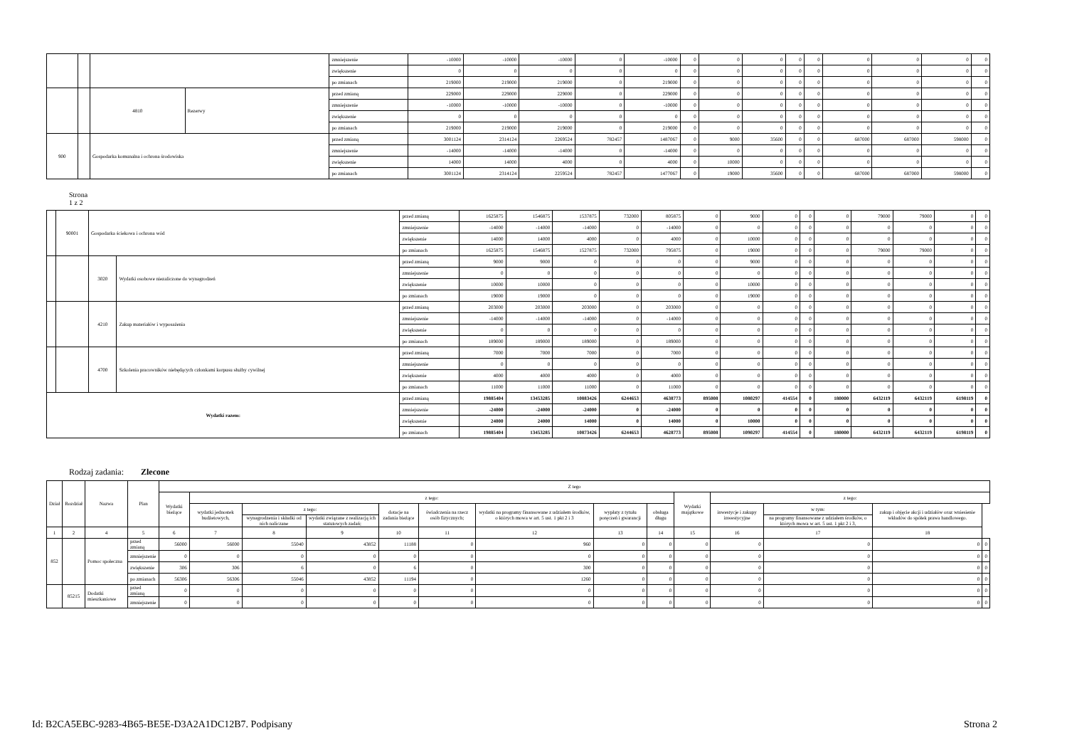| | | | | zmniejszenie | -10000 | -10000 | -10000 | 0 | -10000 | 0 | 0 | 0 | 0 | 0 | 0 | 0 | 0 | 0 |
| | | | | zwiększenie | 0 | 0 | 0 | 0 | 0 | 0 | 0 | 0 | 0 | 0 | 0 | 0 | 0 | 0 |
| | | | | po zmianach | 219000 | 219000 | 219000 | 0 | 219000 | 0 | 0 | 0 | 0 | 0 | 0 | 0 | 0 | 0 |
| | | 4810 | Rezerwy | przed zmianą | 229000 | 229000 | 229000 | 0 | 229000 | 0 | 0 | 0 | 0 | 0 | 0 | 0 | 0 | 0 |
| | | | | zmniejszenie | -10000 | -10000 | -10000 | 0 | -10000 | 0 | 0 | 0 | 0 | 0 | 0 | 0 | 0 | 0 |
| | | | | zwiększenie | 0 | 0 | 0 | 0 | 0 | 0 | 0 | 0 | 0 | 0 | 0 | 0 | 0 | 0 |
| | | | | po zmianach | 219000 | 219000 | 219000 | 0 | 219000 | 0 | 0 | 0 | 0 | 0 | 0 | 0 | 0 | 0 |
| 900 | | Gospodarka komunalna i ochrona środowiska | | przed zmianą | 3001124 | 2314124 | 2269524 | 782457 | 1487067 | 0 | 9000 | 35600 | 0 | 0 | 687000 | 687000 | 598000 | 0 |
| | | | | zmniejszenie | -14000 | -14000 | -14000 | 0 | -14000 | 0 | 0 | 0 | 0 | 0 | 0 | 0 | 0 | 0 |
| | | | | zwiększenie | 14000 | 14000 | 4000 | 0 | 4000 | 0 | 10000 | 0 | 0 | 0 | 0 | 0 | 0 | 0 |
| | | | | po zmianach | 3001124 | 2314124 | 2259524 | 782457 | 1477067 | 0 | 19000 | 35600 | 0 | 0 | 687000 | 687000 | 598000 | 0 |
Strona
1 z 2
| | 90001 | Gospodarka ściekowa i ochrona wód | | przed zmianą | 1625875 | 1546875 | 1537875 | 732000 | 805875 | 0 | 9000 | 0 | 0 | 0 | 79000 | 79000 | 0 | 0 |
| | | | | zmniejszenie | -14000 | -14000 | -14000 | 0 | -14000 | 0 | 0 | 0 | 0 | 0 | 0 | 0 | 0 | 0 |
| | | | | zwiększenie | 14000 | 14000 | 4000 | 0 | 4000 | 0 | 10000 | 0 | 0 | 0 | 0 | 0 | 0 | 0 |
| | | | | po zmianach | 1625875 | 1546875 | 1527875 | 732000 | 795875 | 0 | 19000 | 0 | 0 | 0 | 79000 | 79000 | 0 | 0 |
| | | 3020 | Wydatki osobowe niezaliczone do wynagrodzeń | przed zmianą | 9000 | 9000 | 0 | 0 | 0 | 0 | 9000 | 0 | 0 | 0 | 0 | 0 | 0 | 0 |
| | | | | zmniejszenie | 0 | 0 | 0 | 0 | 0 | 0 | 0 | 0 | 0 | 0 | 0 | 0 | 0 | 0 |
| | | | | zwiększenie | 10000 | 10000 | 0 | 0 | 0 | 0 | 10000 | 0 | 0 | 0 | 0 | 0 | 0 | 0 |
| | | | | po zmianach | 19000 | 19000 | 0 | 0 | 0 | 0 | 19000 | 0 | 0 | 0 | 0 | 0 | 0 | 0 |
| | | 4210 | Zakup materiałów i wyposażenia | przed zmianą | 203000 | 203000 | 203000 | 0 | 203000 | 0 | 0 | 0 | 0 | 0 | 0 | 0 | 0 | 0 |
| | | | | zmniejszenie | -14000 | -14000 | -14000 | 0 | -14000 | 0 | 0 | 0 | 0 | 0 | 0 | 0 | 0 | 0 |
| | | | | zwiększenie | 0 | 0 | 0 | 0 | 0 | 0 | 0 | 0 | 0 | 0 | 0 | 0 | 0 | 0 |
| | | | | po zmianach | 189000 | 189000 | 189000 | 0 | 189000 | 0 | 0 | 0 | 0 | 0 | 0 | 0 | 0 | 0 |
| | | 4700 | Szkolenia pracowników niebędących członkami korpusu służby cywilnej | przed zmianą | 7000 | 7000 | 7000 | 0 | 7000 | 0 | 0 | 0 | 0 | 0 | 0 | 0 | 0 | 0 |
| | | | | zmniejszenie | 0 | 0 | 0 | 0 | 0 | 0 | 0 | 0 | 0 | 0 | 0 | 0 | 0 | 0 |
| | | | | zwiększenie | 4000 | 4000 | 4000 | 0 | 4000 | 0 | 0 | 0 | 0 | 0 | 0 | 0 | 0 | 0 |
| | | | | po zmianach | 11000 | 11000 | 11000 | 0 | 11000 | 0 | 0 | 0 | 0 | 0 | 0 | 0 | 0 | 0 |
| Wydatki razem: | | | | przed zmianą | 19885404 | 13453285 | 10883426 | 6244653 | 4638773 | 895008 | 1080297 | 414554 | 0 | 180000 | 6432119 | 6432119 | 6198119 | 0 |
| | | | | zmniejszenie | -24000 | -24000 | -24000 | 0 | -24000 | 0 | 0 | 0 | 0 | 0 | 0 | 0 | 0 | 0 |
| | | | | zwiększenie | 24000 | 24000 | 14000 | 0 | 14000 | 0 | 10000 | 0 | 0 | 0 | 0 | 0 | 0 | 0 |
| | | | | po zmianach | 19885404 | 13453285 | 10873426 | 6244653 | 4628773 | 895008 | 1090297 | 414554 | 0 | 180000 | 6432119 | 6432119 | 6198119 | 0 |
Rodzaj zadania: Zlecone
| Dział | Rozdział | Nazwa | Plan | Z tego | | | | | | | | | | | | | |
| --- | --- | --- | --- | --- | --- | --- | --- | --- | --- | --- | --- | --- | --- | --- | --- | --- | --- |
| | | | | Wydatki bieżące | z tego: | | | | | | | | Wydatki majątkowe | z tego: | | | |
| | | | | | wydatki jednostek budżetowych, | z tego: | | dotacje na zadania bieżące | świadczenia na rzecz osób fizycznych; | wydatki na programy finansowane z udziałem środków, o których mowa w art. 5 ust. 1 pkt 2 i 3 | wypłaty z tytułu poręczeń i gwarancji | obsługa długu | | inwestycje i zakupy inwestycyjne | w tym: | zakup i objęcie akcji i udziałów oraz wniesienie wkładów do spółek prawa handlowego. | |
| | | | | | | wynagrodzenia i składki od nich naliczane | wydatki związane z realizacją ich statutowych zadań; | | | | | | | | na programy finansowane z udziałem środków, o których mowa w art. 5 ust. 1 pkt 2 i 3, | | |
| 1 | 2 | 4 | 5 | 6 | 7 | 8 | 9 | 10 | 11 | 12 | 13 | 14 | 15 | 16 | 17 | 18 | |
| 852 | | Pomoc społeczna | przed zmianą | 56000 | 56000 | 55040 | 43852 | 11188 | 0 | 960 | 0 | 0 | 0 | 0 | 0 | 0 | 0 |
| | | | zmniejszenie | 0 | 0 | 0 | 0 | 0 | 0 | 0 | 0 | 0 | 0 | 0 | 0 | 0 | 0 |
| | | | zwiększenie | 306 | 306 | 6 | 0 | 6 | 0 | 300 | 0 | 0 | 0 | 0 | 0 | 0 | 0 |
| | | | po zmianach | 56306 | 56306 | 55046 | 43852 | 11194 | 0 | 1260 | 0 | 0 | 0 | 0 | 0 | 0 | 0 |
| | 85215 | Dodatki mieszkaniowe | przed zmianą | 0 | 0 | 0 | 0 | 0 | 0 | 0 | 0 | 0 | 0 | 0 | 0 | 0 | 0 |
| | | | zmniejszenie | 0 | 0 | 0 | 0 | 0 | 0 | 0 | 0 | 0 | 0 | 0 | 0 | 0 | 0 |
Id: B2CA5EBC-9283-4B65-BE5E-D3A2A1DC12B7. Podpisany
Strona 2